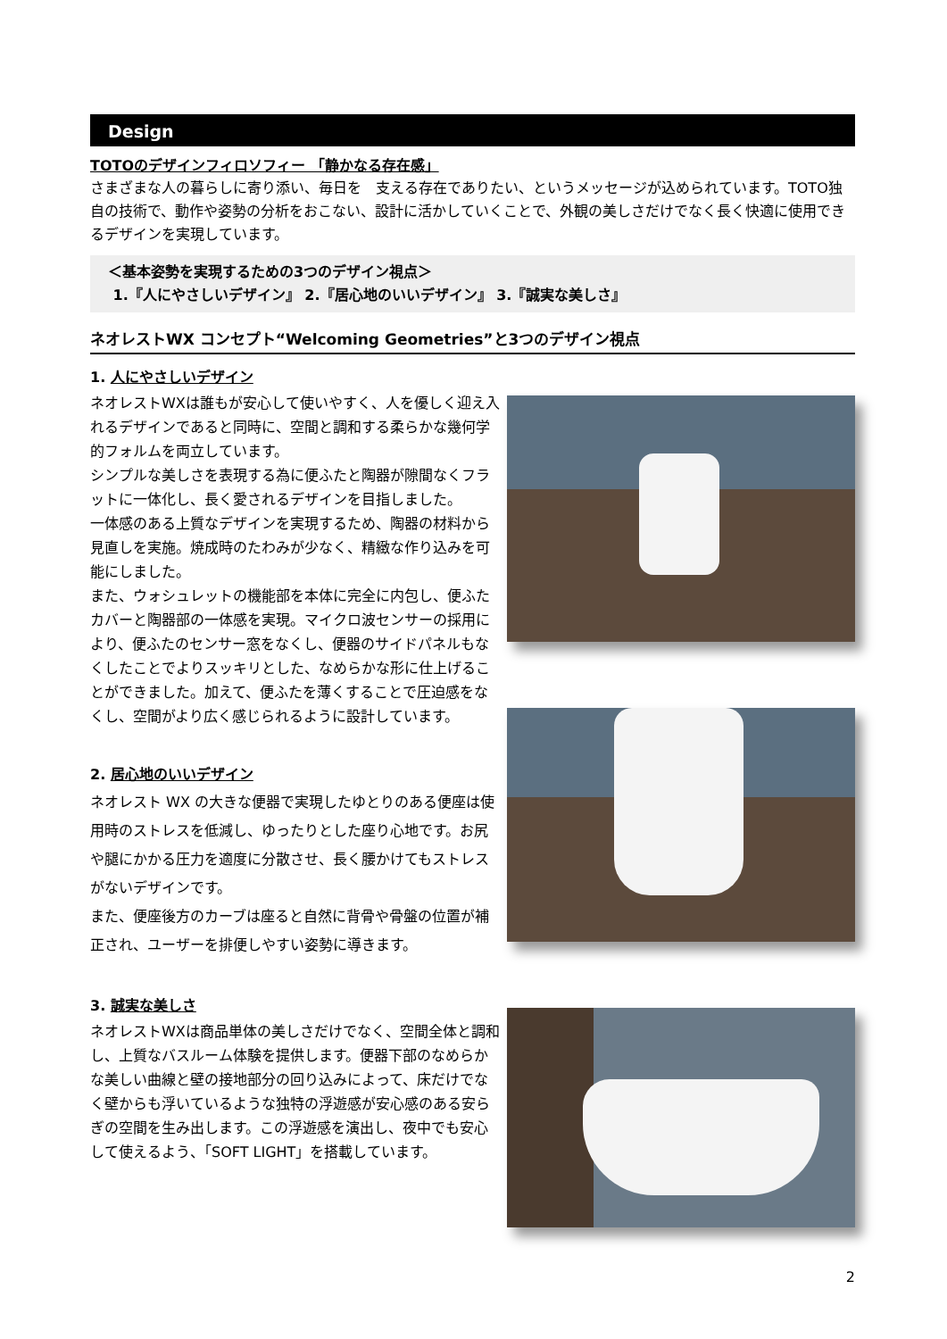Design
TOTOのデザインフィロソフィー 「静かなる存在感」
さまざまな人の暮らしに寄り添い、毎日を　支える存在でありたい、というメッセージが込められています。TOTO独自の技術で、動作や姿勢の分析をおこない、設計に活かしていくことで、外観の美しさだけでなく長く快適に使用できるデザインを実現しています。
＜基本姿勢を実現するための3つのデザイン視点＞
1.『人にやさしいデザイン』 2.『居心地のいいデザイン』 3.『誠実な美しさ』
ネオレストWX コンセプト“Welcoming Geometries”と3つのデザイン視点
1. 人にやさしいデザイン
ネオレストWXは誰もが安心して使いやすく、人を優しく迎え入れるデザインであると同時に、空間と調和する柔らかな幾何学的フォルムを両立しています。
シンプルな美しさを表現する為に便ふたと陶器が隙間なくフラットに一体化し、長く愛されるデザインを目指しました。
一体感のある上質なデザインを実現するため、陶器の材料から見直しを実施。焼成時のたわみが少なく、精緻な作り込みを可能にしました。
また、ウォシュレットの機能部を本体に完全に内包し、便ふたカバーと陶器部の一体感を実現。マイクロ波センサーの採用により、便ふたのセンサー窓をなくし、便器のサイドパネルもなくしたことでよりスッキリとした、なめらかな形に仕上げることができました。加えて、便ふたを薄くすることで圧迫感をなくし、空間がより広く感じられるように設計しています。
2. 居心地のいいデザイン
ネオレスト WX の大きな便器で実現したゆとりのある便座は使用時のストレスを低減し、ゆったりとした座り心地です。お尻や腿にかかる圧力を適度に分散させ、長く腰かけてもストレスがないデザインです。
また、便座後方のカーブは座ると自然に背骨や骨盤の位置が補正され、ユーザーを排便しやすい姿勢に導きます。
3. 誠実な美しさ
ネオレストWXは商品単体の美しさだけでなく、空間全体と調和し、上質なバスルーム体験を提供します。便器下部のなめらかな美しい曲線と壁の接地部分の回り込みによって、床だけでなく壁からも浮いているような独特の浮遊感が安心感のある安らぎの空間を生み出します。この浮遊感を演出し、夜中でも安心して使えるよう、「SOFT LIGHT」を搭載しています。
2